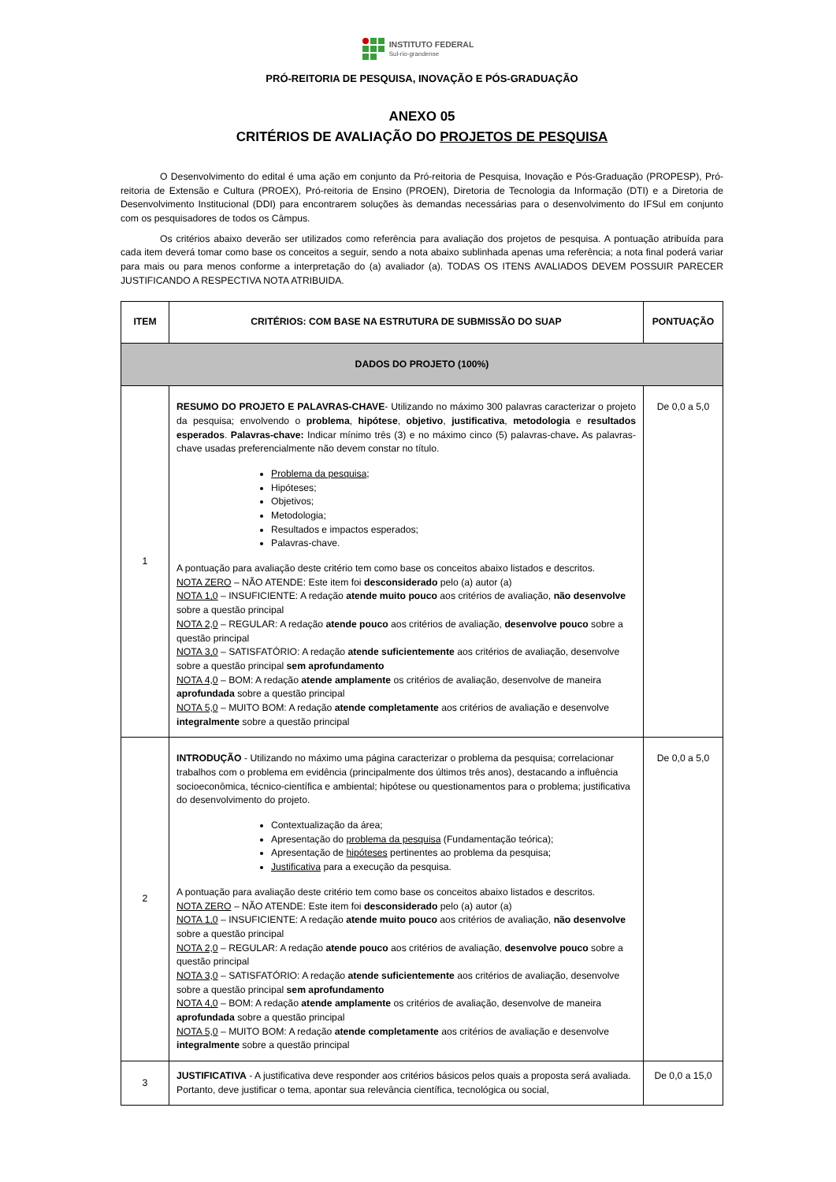INSTITUTO FEDERAL
Sul-rio-grandense
PRÓ-REITORIA DE PESQUISA, INOVAÇÃO E PÓS-GRADUAÇÃO
ANEXO 05
CRITÉRIOS DE AVALIAÇÃO DO PROJETOS DE PESQUISA
O Desenvolvimento do edital é uma ação em conjunto da Pró-reitoria de Pesquisa, Inovação e Pós-Graduação (PROPESP), Pró-reitoria de Extensão e Cultura (PROEX), Pró-reitoria de Ensino (PROEN), Diretoria de Tecnologia da Informação (DTI) e a Diretoria de Desenvolvimento Institucional (DDI) para encontrarem soluções às demandas necessárias para o desenvolvimento do IFSul em conjunto com os pesquisadores de todos os Câmpus.
Os critérios abaixo deverão ser utilizados como referência para avaliação dos projetos de pesquisa. A pontuação atribuída para cada item deverá tomar como base os conceitos a seguir, sendo a nota abaixo sublinhada apenas uma referência; a nota final poderá variar para mais ou para menos conforme a interpretação do (a) avaliador (a). TODAS OS ITENS AVALIADOS DEVEM POSSUIR PARECER JUSTIFICANDO A RESPECTIVA NOTA ATRIBUIDA.
| ITEM | CRITÉRIOS: COM BASE NA ESTRUTURA DE SUBMISSÃO DO SUAP | PONTUAÇÃO |
| --- | --- | --- |
| DADOS DO PROJETO (100%) | | |
| 1 | RESUMO DO PROJETO E PALAVRAS-CHAVE - Utilizando no máximo 300 palavras caracterizar o projeto da pesquisa; envolvendo o problema , hipótese , objetivo , justificativa , metodologia e resultados esperados . Palavras-chave: Indicar mínimo três (3) e no máximo cinco (5) palavras-chave . As palavras-chave usadas preferencialmente não devem constar no título. Problema da pesquisa ; Hipóteses; Objetivos; Metodologia; Resultados e impactos esperados; Palavras-chave. A pontuação para avaliação deste critério tem como base os conceitos abaixo listados e descritos. NOTA ZERO – NÃO ATENDE: Este item foi desconsiderado pelo (a) autor (a) NOTA 1,0 – INSUFICIENTE: A redação atende muito pouco aos critérios de avaliação, não desenvolve sobre a questão principal NOTA 2,0 – REGULAR: A redação atende pouco aos critérios de avaliação, desenvolve pouco sobre a questão principal NOTA 3,0 – SATISFATÓRIO: A redação atende suficientemente aos critérios de avaliação, desenvolve sobre a questão principal sem aprofundamento NOTA 4,0 – BOM: A redação atende amplamente os critérios de avaliação, desenvolve de maneira aprofundada sobre a questão principal NOTA 5,0 – MUITO BOM: A redação atende completamente aos critérios de avaliação e desenvolve integralmente sobre a questão principal | De 0,0 a 5,0 |
| 2 | INTRODUÇÃO - Utilizando no máximo uma página caracterizar o problema da pesquisa; correlacionar trabalhos com o problema em evidência (principalmente dos últimos três anos), destacando a influência socioeconômica, técnico-científica e ambiental; hipótese ou questionamentos para o problema; justificativa do desenvolvimento do projeto. Contextualização da área; Apresentação do problema da pesquisa (Fundamentação teórica); Apresentação de hipóteses pertinentes ao problema da pesquisa; Justificativa para a execução da pesquisa. A pontuação para avaliação deste critério tem como base os conceitos abaixo listados e descritos. NOTA ZERO – NÃO ATENDE: Este item foi desconsiderado pelo (a) autor (a) NOTA 1,0 – INSUFICIENTE: A redação atende muito pouco aos critérios de avaliação, não desenvolve sobre a questão principal NOTA 2,0 – REGULAR: A redação atende pouco aos critérios de avaliação, desenvolve pouco sobre a questão principal NOTA 3,0 – SATISFATÓRIO: A redação atende suficientemente aos critérios de avaliação, desenvolve sobre a questão principal sem aprofundamento NOTA 4,0 – BOM: A redação atende amplamente os critérios de avaliação, desenvolve de maneira aprofundada sobre a questão principal NOTA 5,0 – MUITO BOM: A redação atende completamente aos critérios de avaliação e desenvolve integralmente sobre a questão principal | De 0,0 a 5,0 |
| 3 | JUSTIFICATIVA - A justificativa deve responder aos critérios básicos pelos quais a proposta será avaliada. Portanto, deve justificar o tema, apontar sua relevância científica, tecnológica ou social, | De 0,0 a 15,0 |